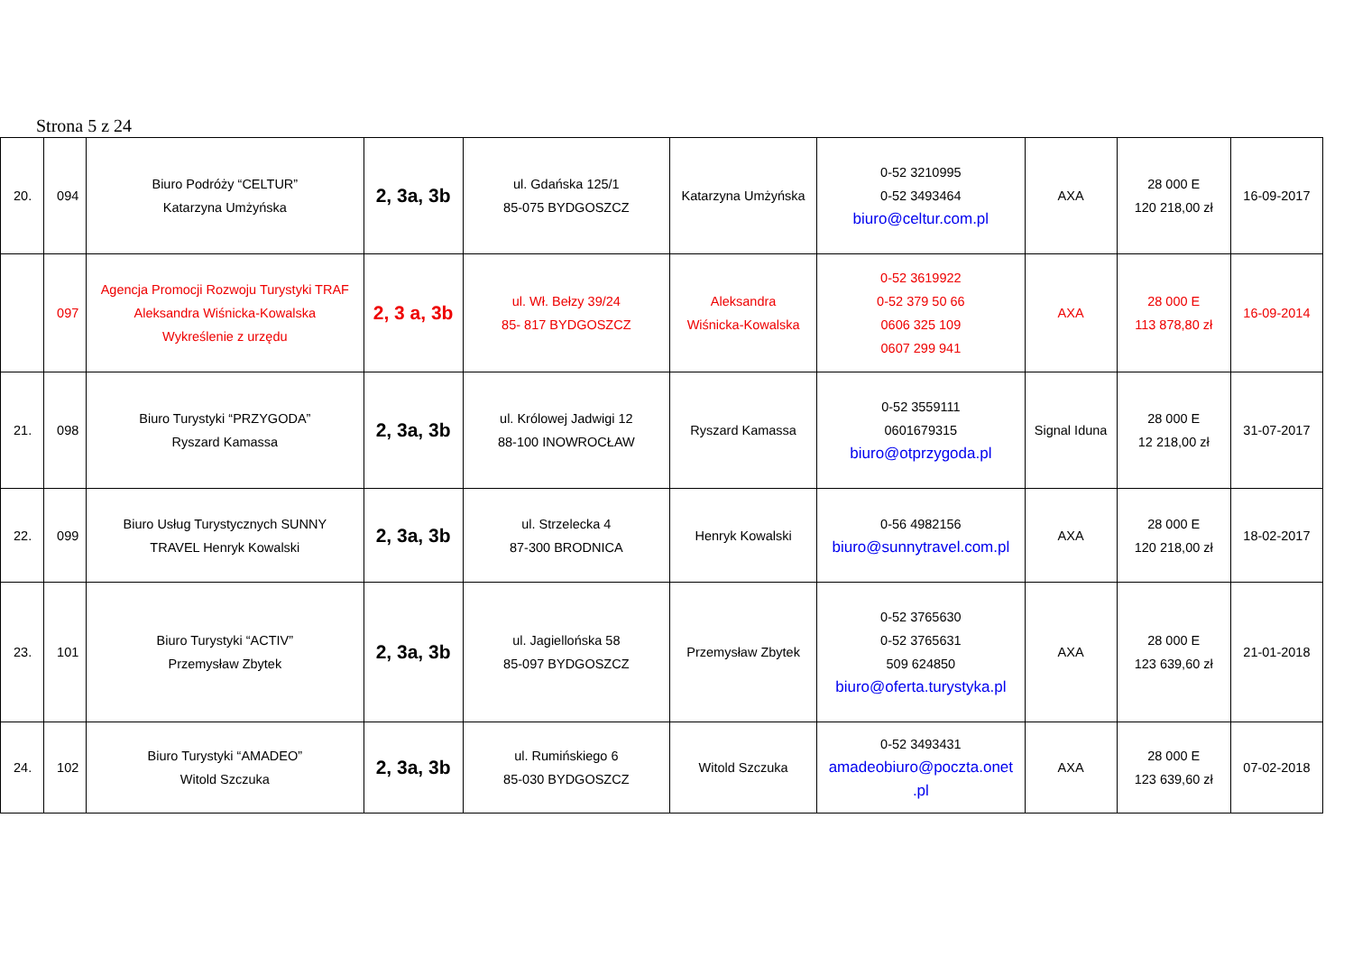Strona 5 z 24
| 20. | 094 | Biuro Podróży “CELTUR” Katarzyna Umżyńska | 2, 3a, 3b | ul. Gdańska 125/1 85-075 BYDGOSZCZ | Katarzyna Umżyńska | 0-52 3210995 0-52 3493464 biuro@celtur.com.pl | AXA | 28 000 E 120 218,00 zł | 16-09-2017 |
| | 097 | Agencja Promocji Rozwoju Turystyki TRAF Aleksandra Wiśnicka-Kowalska Wykreślenie z urzędu | 2, 3 a, 3b | ul. Wł. Bełzy 39/24 85- 817 BYDGOSZCZ | Aleksandra Wiśnicka-Kowalska | 0-52 3619922 0-52 379 50 66 0606 325 109 0607 299 941 | AXA | 28 000 E 113 878,80 zł | 16-09-2014 |
| 21. | 098 | Biuro Turystyki “PRZYGODA” Ryszard Kamassa | 2, 3a, 3b | ul. Królowej Jadwigi 12 88-100 INOWROCŁAW | Ryszard Kamassa | 0-52 3559111 0601679315 biuro@otprzygoda.pl | Signal Iduna | 28 000 E 12 218,00 zł | 31-07-2017 |
| 22. | 099 | Biuro Usług Turystycznych SUNNY TRAVEL Henryk Kowalski | 2, 3a, 3b | ul. Strzelecka 4 87-300 BRODNICA | Henryk Kowalski | 0-56 4982156 biuro@sunnytravel.com.pl | AXA | 28 000 E 120 218,00 zł | 18-02-2017 |
| 23. | 101 | Biuro Turystyki “ACTIV” Przemysław Zbytek | 2, 3a, 3b | ul. Jagiellońska 58 85-097 BYDGOSZCZ | Przemysław Zbytek | 0-52 3765630 0-52 3765631 509 624850 biuro@oferta.turystyka.pl | AXA | 28 000 E 123 639,60 zł | 21-01-2018 |
| 24. | 102 | Biuro Turystyki “AMADEO” Witold Szczuka | 2, 3a, 3b | ul. Rumińskiego 6 85-030 BYDGOSZCZ | Witold Szczuka | 0-52 3493431 amadeobiuro@poczta.onet .pl | AXA | 28 000 E 123 639,60 zł | 07-02-2018 |